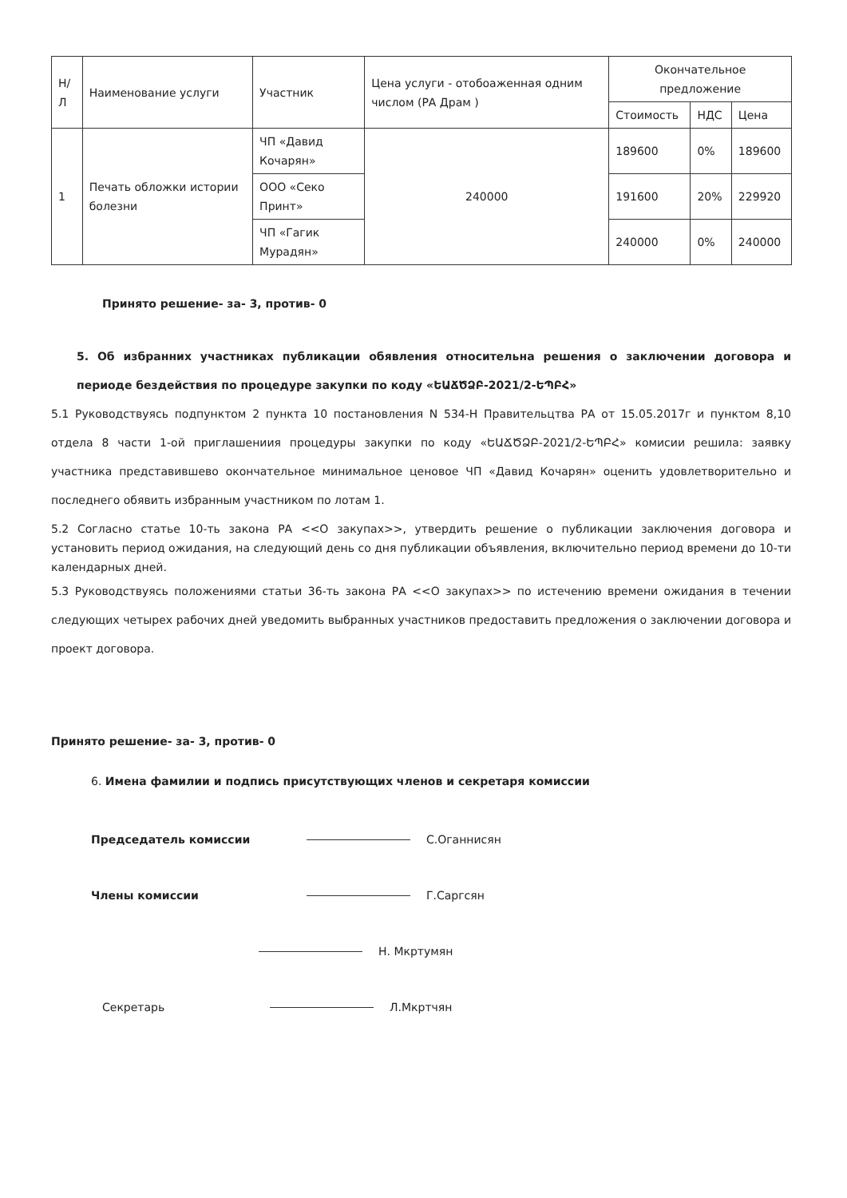| Н/Л | Наименование услуги | Участник | Цена услуги - отобоаженная одним числом (РА Драм ) | Окончательное предложение | | |
| --- | --- | --- | --- | --- | --- | --- |
| | | | | Стоимость | НДС | Цена |
| 1 | Печать обложки истории болезни | ЧП «Давид Кочарян» | 240000 | 189600 | 0% | 189600 |
| | | ООО «Секо Принт» | | 191600 | 20% | 229920 |
| | | ЧП «Гагик Мурадян» | | 240000 | 0% | 240000 |
Принято решение- за- 3, против- 0
5. Об избранних участниках публикации обявления относительна решения о заключении договора и периоде бездействия по процедуре закупки по коду «ԵԱՃԾՁԲ-2021/2-ԵՊԲՀ»
5.1 Руководствуясь подпунктом 2 пункта 10 постановления N 534-Н Правительцтва РА от 15.05.2017г и пунктом 8,10 отдела 8 части 1-ой приглашениия процедуры закупки по коду «ԵԱՃԾՁԲ-2021/2-ԵՊԲՀ» комисии решила: заявку участника представившево окончательное минимальное ценовое ЧП «Давид Кочарян» оценить удовлетворительно и последнего обявить избранным участником по лотам 1.
5.2 Согласно статье 10-ть закона РА <<О закупах>>, утвердить решение о публикации заключения договора и установить период ожидания, на следующий день со дня публикации объявления, включительно период времени до 10-ти календарных дней.
5.3 Руководствуясь положениями статьи 36-ть закона РА <<О закупах>> по истечению времени ожидания в течении следующих четырех рабочих дней уведомить выбранных участников предоставить предложения о заключении договора и проект договора.
Принято решение- за- 3, против- 0
6. Имена фамилии и подпись присутствующих членов и секретаря комиссии
Председатель комиссии С.Оганнисян
Члены комиссии Г.Саргсян
Н. Мкртумян
Секретарь Л.Мкртчян